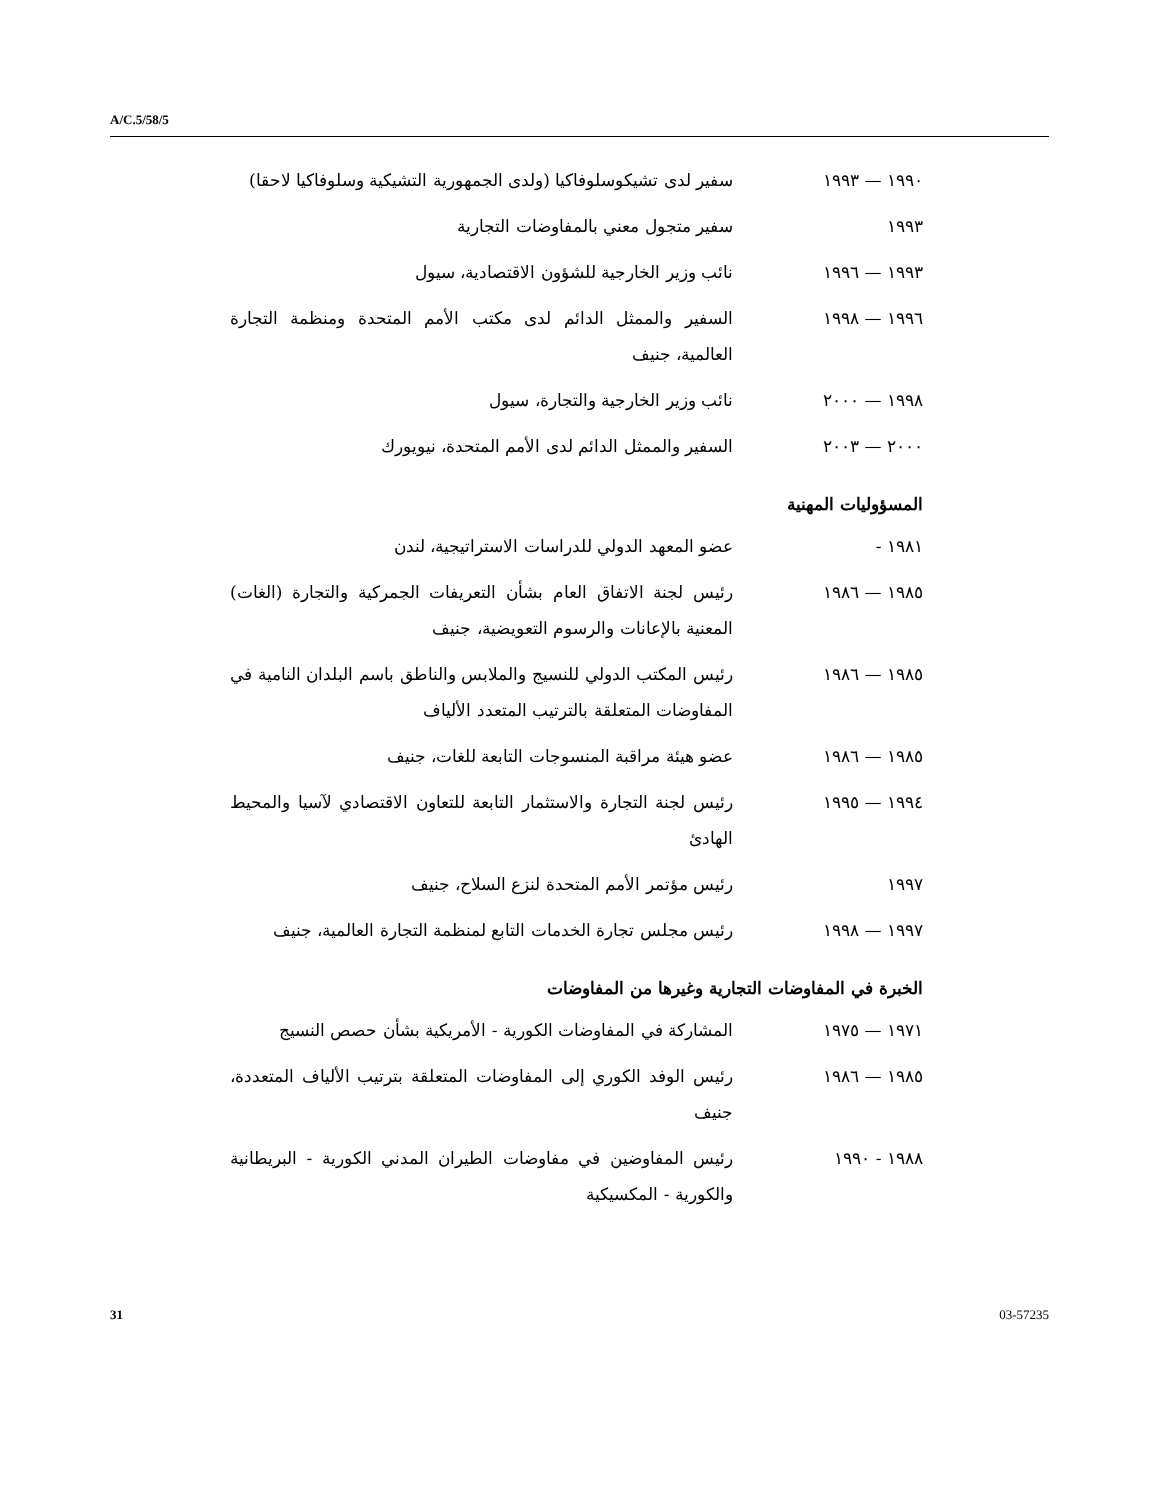A/C.5/58/5
١٩٩٠ — ١٩٩٣ سفير لدى تشيكوسلوفاكيا (ولدى الجمهورية التشيكية وسلوفاكيا لاحقا)
١٩٩٣ سفير متجول معني بالمفاوضات التجارية
١٩٩٣ — ١٩٩٦ نائب وزير الخارجية للشؤون الاقتصادية، سيول
١٩٩٦ — ١٩٩٨ السفير والممثل الدائم لدى مكتب الأمم المتحدة ومنظمة التجارة العالمية، جنيف
١٩٩٨ — ٢٠٠٠ نائب وزير الخارجية والتجارة، سيول
٢٠٠٠ — ٢٠٠٣ السفير والممثل الدائم لدى الأمم المتحدة، نيويورك
المسؤوليات المهنية
١٩٨١ - عضو المعهد الدولي للدراسات الاستراتيجية، لندن
١٩٨٥ — ١٩٨٦ رئيس لجنة الاتفاق العام بشأن التعريفات الجمركية والتجارة (الغات) المعنية بالإعانات والرسوم التعويضية، جنيف
١٩٨٥ — ١٩٨٦ رئيس المكتب الدولي للنسيج والملابس والناطق باسم البلدان النامية في المفاوضات المتعلقة بالترتيب المتعدد الألياف
١٩٨٥ — ١٩٨٦ عضو هيئة مراقبة المنسوجات التابعة للغات، جنيف
١٩٩٤ — ١٩٩٥ رئيس لجنة التجارة والاستثمار التابعة للتعاون الاقتصادي لآسيا والمحيط الهادئ
١٩٩٧ رئيس مؤتمر الأمم المتحدة لنزع السلاح، جنيف
١٩٩٧ — ١٩٩٨ رئيس مجلس تجارة الخدمات التابع لمنظمة التجارة العالمية، جنيف
الخبرة في المفاوضات التجارية وغيرها من المفاوضات
١٩٧١ — ١٩٧٥ المشاركة في المفاوضات الكورية - الأمريكية بشأن حصص النسيج
١٩٨٥ — ١٩٨٦ رئيس الوفد الكوري إلى المفاوضات المتعلقة بترتيب الألياف المتعددة، جنيف
١٩٨٨ - ١٩٩٠ رئيس المفاوضين في مفاوضات الطيران المدني الكورية - البريطانية والكورية - المكسيكية
31 03-57235